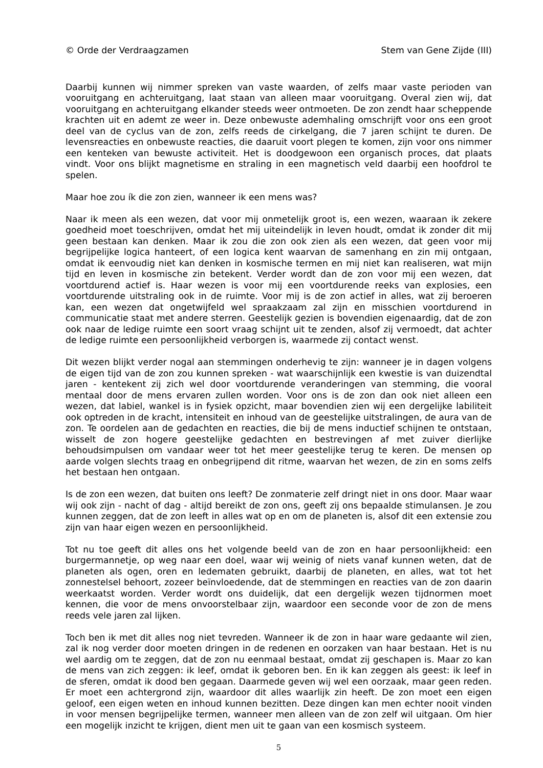© Orde der Verdraagzamen Stem van Gene Zijde (III)
Daarbij kunnen wij nimmer spreken van vaste waarden, of zelfs maar vaste perioden van vooruitgang en achteruitgang, laat staan van alleen maar vooruitgang. Overal zien wij, dat vooruitgang en achteruitgang elkander steeds weer ontmoeten. De zon zendt haar scheppende krachten uit en ademt ze weer in. Deze onbewuste ademhaling omschrijft voor ons een groot deel van de cyclus van de zon, zelfs reeds de cirkelgang, die 7 jaren schijnt te duren. De levensreacties en onbewuste reacties, die daaruit voort plegen te komen, zijn voor ons nimmer een kenteken van bewuste activiteit. Het is doodgewoon een organisch proces, dat plaats vindt. Voor ons blijkt magnetisme en straling in een magnetisch veld daarbij een hoofdrol te spelen.
Maar hoe zou ík die zon zien, wanneer ik een mens was?
Naar ik meen als een wezen, dat voor mij onmetelijk groot is, een wezen, waaraan ik zekere goedheid moet toeschrijven, omdat het mij uiteindelijk in leven houdt, omdat ik zonder dit mij geen bestaan kan denken. Maar ik zou die zon ook zien als een wezen, dat geen voor mij begrijpelijke logica hanteert, of een logica kent waarvan de samenhang en zin mij ontgaan, omdat ik eenvoudig niet kan denken in kosmische termen en mij niet kan realiseren, wat mijn tijd en leven in kosmische zin betekent. Verder wordt dan de zon voor mij een wezen, dat voortdurend actief is. Haar wezen is voor mij een voortdurende reeks van explosies, een voortdurende uitstraling ook in de ruimte. Voor mij is de zon actief in alles, wat zij beroeren kan, een wezen dat ongetwijfeld wel spraakzaam zal zijn en misschien voortdurend in communicatie staat met andere sterren. Geestelijk gezien is bovendien eigenaardig, dat de zon ook naar de ledige ruimte een soort vraag schijnt uit te zenden, alsof zij vermoedt, dat achter de ledige ruimte een persoonlijkheid verborgen is, waarmede zij contact wenst.
Dit wezen blijkt verder nogal aan stemmingen onderhevig te zijn: wanneer je in dagen volgens de eigen tijd van de zon zou kunnen spreken - wat waarschijnlijk een kwestie is van duizendtal jaren - kentekent zij zich wel door voortdurende veranderingen van stemming, die vooral mentaal door de mens ervaren zullen worden. Voor ons is de zon dan ook niet alleen een wezen, dat labiel, wankel is in fysiek opzicht, maar bovendien zien wij een dergelijke labiliteit ook optreden in de kracht, intensiteit en inhoud van de geestelijke uitstralingen, de aura van de zon. Te oordelen aan de gedachten en reacties, die bij de mens inductief schijnen te ontstaan, wisselt de zon hogere geestelijke gedachten en bestrevingen af met zuiver dierlijke behoudsimpulsen om vandaar weer tot het meer geestelijke terug te keren. De mensen op aarde volgen slechts traag en onbegrijpend dit ritme, waarvan het wezen, de zin en soms zelfs het bestaan hen ontgaan.
Is de zon een wezen, dat buiten ons leeft? De zonmaterie zelf dringt niet in ons door. Maar waar wij ook zijn - nacht of dag - altijd bereikt de zon ons, geeft zij ons bepaalde stimulansen. Je zou kunnen zeggen, dat de zon leeft in alles wat op en om de planeten is, alsof dit een extensie zou zijn van haar eigen wezen en persoonlijkheid.
Tot nu toe geeft dit alles ons het volgende beeld van de zon en haar persoonlijkheid: een burgermannetje, op weg naar een doel, waar wij weinig of niets vanaf kunnen weten, dat de pla­neten als ogen, oren en ledematen gebruikt, daarbij de planeten, en alles, wat tot het zonne­stelsel behoort, zozeer beïnvloedende, dat de stemmingen en reacties van de zon daarin weerkaatst worden. Verder wordt ons duidelijk, dat een dergelijk wezen tijdnormen moet kennen, die voor de mens onvoorstelbaar zijn, waardoor een seconde voor de zon de mens reeds vele jaren zal lijken.
Toch ben ik met dit alles nog niet tevreden. Wanneer ik de zon in haar ware gedaante wil zien, zal ik nog verder door moeten dringen in de redenen en oorzaken van haar bestaan. Het is nu wel aardig om te zeggen, dat de zon nu eenmaal bestaat, omdat zij geschapen is. Maar zo kan de mens van zich zeggen: ik leef, omdat ik geboren ben. En ik kan zeggen als geest: ik leef in de sferen, omdat ik dood ben gegaan. Daarmede geven wij wel een oorzaak, maar geen reden. Er moet een achtergrond zijn, waardoor dit alles waarlijk zin heeft. De zon moet een eigen geloof, een eigen weten en inhoud kunnen bezitten. Deze dingen kan men echter nooit vinden in voor mensen begrijpelijke termen, wanneer men alleen van de zon zelf wil uitgaan. Om hier een mogelijk inzicht te krijgen, dient men uit te gaan van een kosmisch systeem.
5